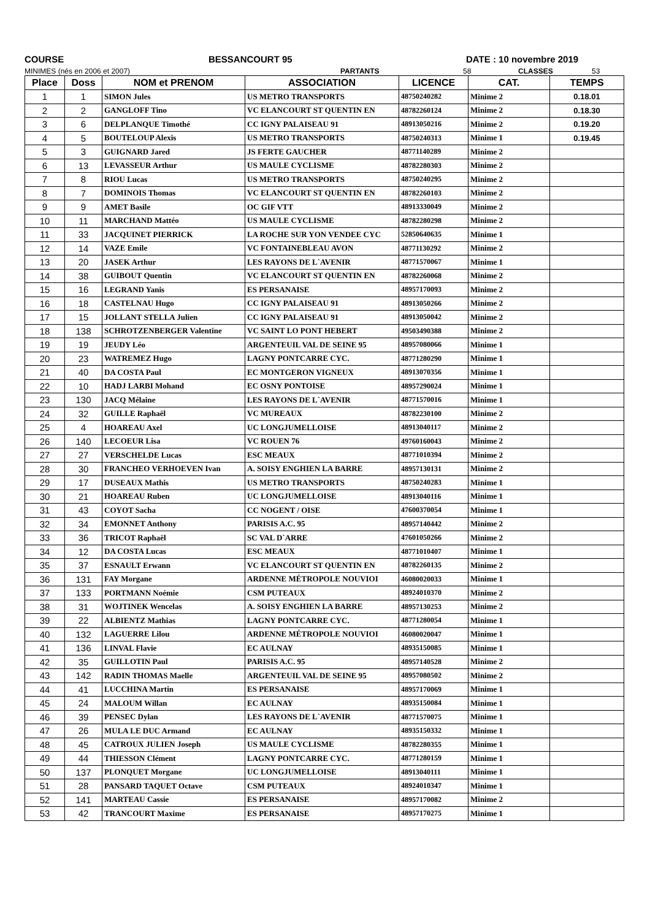COURSE BESSANCOURT 95 DATE : 10 novembre 2019
MINIMES (nés en 2006 et 2007) PARTANTS 58 CLASSES 53
| Place | Doss | NOM et PRENOM | ASSOCIATION | LICENCE | CAT. | TEMPS |
| --- | --- | --- | --- | --- | --- | --- |
| 1 | 1 | SIMON Jules | US METRO TRANSPORTS | 48750240282 | Minime 2 | 0.18.01 |
| 2 | 2 | GANGLOFF Tino | VC ELANCOURT ST QUENTIN EN | 48782260124 | Minime 2 | 0.18.30 |
| 3 | 6 | DELPLANQUE Timothé | CC IGNY PALAISEAU 91 | 48913050216 | Minime 2 | 0.19.20 |
| 4 | 5 | BOUTELOUP Alexis | US METRO TRANSPORTS | 48750240313 | Minime 1 | 0.19.45 |
| 5 | 3 | GUIGNARD Jared | JS FERTE GAUCHER | 48771140289 | Minime 2 | |
| 6 | 13 | LEVASSEUR Arthur | US MAULE CYCLISME | 48782280303 | Minime 2 | |
| 7 | 8 | RIOU Lucas | US METRO TRANSPORTS | 48750240295 | Minime 2 | |
| 8 | 7 | DOMINOIS Thomas | VC ELANCOURT ST QUENTIN EN | 48782260103 | Minime 2 | |
| 9 | 9 | AMET Basile | OC GIF VTT | 48913330049 | Minime 2 | |
| 10 | 11 | MARCHAND Mattéo | US MAULE CYCLISME | 48782280298 | Minime 2 | |
| 11 | 33 | JACQUINET PIERRICK | LA ROCHE SUR YON VENDEE CYC | 52850640635 | Minime 1 | |
| 12 | 14 | VAZE Emile | VC FONTAINEBLEAU AVON | 48771130292 | Minime 2 | |
| 13 | 20 | JASEK Arthur | LES RAYONS DE L`AVENIR | 48771570067 | Minime 1 | |
| 14 | 38 | GUIBOUT Quentin | VC ELANCOURT ST QUENTIN EN | 48782260068 | Minime 2 | |
| 15 | 16 | LEGRAND Yanis | ES PERSANAISE | 48957170093 | Minime 2 | |
| 16 | 18 | CASTELNAU Hugo | CC IGNY PALAISEAU 91 | 48913050266 | Minime 2 | |
| 17 | 15 | JOLLANT STELLA Julien | CC IGNY PALAISEAU 91 | 48913050042 | Minime 2 | |
| 18 | 138 | SCHROTZENBERGER Valentine | VC SAINT LO PONT HEBERT | 49503490388 | Minime 2 | |
| 19 | 19 | JEUDY Léo | ARGENTEUIL VAL DE SEINE 95 | 48957080066 | Minime 1 | |
| 20 | 23 | WATREMEZ Hugo | LAGNY PONTCARRE CYC. | 48771280290 | Minime 1 | |
| 21 | 40 | DA COSTA Paul | EC MONTGERON VIGNEUX | 48913070356 | Minime 1 | |
| 22 | 10 | HADJ LARBI Mohand | EC OSNY PONTOISE | 48957290024 | Minime 1 | |
| 23 | 130 | JACQ Mélaine | LES RAYONS DE L`AVENIR | 48771570016 | Minime 1 | |
| 24 | 32 | GUILLE Raphaël | VC MUREAUX | 48782230100 | Minime 2 | |
| 25 | 4 | HOAREAU Axel | UC LONGJUMELLOISE | 48913040117 | Minime 2 | |
| 26 | 140 | LECOEUR Lisa | VC ROUEN 76 | 49760160043 | Minime 2 | |
| 27 | 27 | VERSCHELDE Lucas | ESC MEAUX | 48771010394 | Minime 2 | |
| 28 | 30 | FRANCHEO VERHOEVEN Ivan | A. SOISY ENGHIEN LA BARRE | 48957130131 | Minime 2 | |
| 29 | 17 | DUSEAUX Mathis | US METRO TRANSPORTS | 48750240283 | Minime 1 | |
| 30 | 21 | HOAREAU Ruben | UC LONGJUMELLOISE | 48913040116 | Minime 1 | |
| 31 | 43 | COYOT Sacha | CC NOGENT / OISE | 47600370054 | Minime 1 | |
| 32 | 34 | EMONNET Anthony | PARISIS A.C. 95 | 48957140442 | Minime 2 | |
| 33 | 36 | TRICOT Raphaël | SC VAL D`ARRE | 47601050266 | Minime 2 | |
| 34 | 12 | DA COSTA Lucas | ESC MEAUX | 48771010407 | Minime 1 | |
| 35 | 37 | ESNAULT Erwann | VC ELANCOURT ST QUENTIN EN | 48782260135 | Minime 2 | |
| 36 | 131 | FAY Morgane | ARDENNE MÉTROPOLE NOUVIOI | 46080020033 | Minime 1 | |
| 37 | 133 | PORTMANN Noémie | CSM PUTEAUX | 48924010370 | Minime 2 | |
| 38 | 31 | WOJTINEK Wencelas | A. SOISY ENGHIEN LA BARRE | 48957130253 | Minime 2 | |
| 39 | 22 | ALBIENTZ Mathias | LAGNY PONTCARRE CYC. | 48771280054 | Minime 1 | |
| 40 | 132 | LAGUERRE Lilou | ARDENNE MÉTROPOLE NOUVIOI | 46080020047 | Minime 1 | |
| 41 | 136 | LINVAL Flavie | EC AULNAY | 48935150085 | Minime 1 | |
| 42 | 35 | GUILLOTIN Paul | PARISIS A.C. 95 | 48957140528 | Minime 2 | |
| 43 | 142 | RADIN THOMAS Maelle | ARGENTEUIL VAL DE SEINE 95 | 48957080502 | Minime 2 | |
| 44 | 41 | LUCCHINA Martin | ES PERSANAISE | 48957170069 | Minime 1 | |
| 45 | 24 | MALOUM Willan | EC AULNAY | 48935150084 | Minime 1 | |
| 46 | 39 | PENSEC Dylan | LES RAYONS DE L`AVENIR | 48771570075 | Minime 1 | |
| 47 | 26 | MULA LE DUC Armand | EC AULNAY | 48935150332 | Minime 1 | |
| 48 | 45 | CATROUX JULIEN Joseph | US MAULE CYCLISME | 48782280355 | Minime 1 | |
| 49 | 44 | THIESSON Clément | LAGNY PONTCARRE CYC. | 48771280159 | Minime 1 | |
| 50 | 137 | PLONQUET Morgane | UC LONGJUMELLOISE | 48913040111 | Minime 1 | |
| 51 | 28 | PANSARD TAQUET Octave | CSM PUTEAUX | 48924010347 | Minime 1 | |
| 52 | 141 | MARTEAU Cassie | ES PERSANAISE | 48957170082 | Minime 2 | |
| 53 | 42 | TRANCOURT Maxime | ES PERSANAISE | 48957170275 | Minime 1 | |